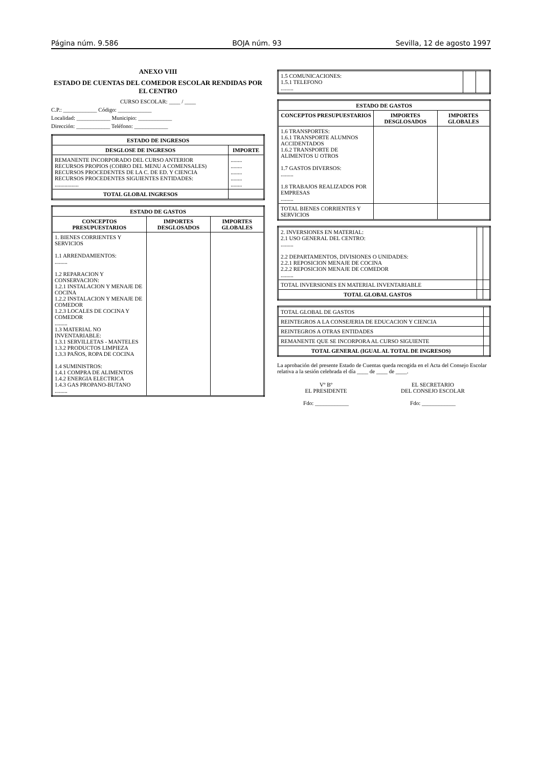Página núm. 9.586 BOJA núm. 93 Sevilla, 12 de agosto 1997
ANEXO VIII
ESTADO DE CUENTAS DEL COMEDOR ESCOLAR RENDIDAS POR EL CENTRO
CURSO ESCOLAR: ____ / ____
C.P.: ____________ Código: ____________
Localidad: ____________ Municipio: ____________
Dirección: ____________ Teléfono: ____________
| ESTADO DE INGRESOS | |
| --- | --- |
| DESGLOSE DE INGRESOS | IMPORTE |
| REMANENTE INCORPORADO DEL CURSO ANTERIOR RECURSOS PROPIOS (COBRO DEL MENU A COMENSALES) RECURSOS PROCEDENTES DE LA C. DE ED. Y CIENCIA RECURSOS PROCEDENTES SIGUIENTES ENTIDADES: ................. | ........ ........ ........ ........ ........ |
| TOTAL GLOBAL INGRESOS | |
| ESTADO DE GASTOS | | |
| --- | --- | --- |
| CONCEPTOS PRESUPUESTARIOS | IMPORTES DESGLOSADOS | IMPORTES GLOBALES |
| 1. BIENES CORRIENTES Y SERVICIOS 1.1 ARRENDAMIENTOS: ......... 1.2 REPARACION Y CONSERVACION: 1.2.1 INSTALACION Y MENAJE DE COCINA 1.2.2 INSTALACION Y MENAJE DE COMEDOR 1.2.3 LOCALES DE COCINA Y COMEDOR ......... 1.3 MATERIAL NO INVENTARIABLE: 1.3.1 SERVILLETAS - MANTELES 1.3.2 PRODUCTOS LIMPIEZA 1.3.3 PAÑOS, ROPA DE COCINA 1.4 SUMINISTROS: 1.4.1 COMPRA DE ALIMENTOS 1.4.2 ENERGIA ELECTRICA 1.4.3 GAS PROPANO-BUTANO ......... | | |
| 1.5 COMUNICACIONES: 1.5.1 TELEFONO ......... | | |
| ESTADO DE GASTOS | | |
| --- | --- | --- |
| CONCEPTOS PRESUPUESTARIOS | IMPORTES DESGLOSADOS | IMPORTES GLOBALES |
| 1.6 TRANSPORTES: 1.6.1 TRANSPORTE ALUMNOS ACCIDENTADOS 1.6.2 TRANSPORTE DE ALIMENTOS U OTROS 1.7 GASTOS DIVERSOS: ......... 1.8 TRABAJOS REALIZADOS POR EMPRESAS ......... | | |
| TOTAL BIENES CORRIENTES Y SERVICIOS | | |
| 2. INVERSIONES EN MATERIAL: 2.1 USO GENERAL DEL CENTRO: ......... 2.2 DEPARTAMENTOS, DIVISIONES O UNIDADES: 2.2.1 REPOSICION MENAJE DE COCINA 2.2.2 REPOSICION MENAJE DE COMEDOR ......... | | |
| TOTAL INVERSIONES EN MATERIAL INVENTARIABLE | | |
| TOTAL GLOBAL GASTOS | | |
| TOTAL GLOBAL DE GASTOS | |
| REINTEGROS A LA CONSEJERIA DE EDUCACION Y CIENCIA | |
| REINTEGROS A OTRAS ENTIDADES | |
| REMANENTE QUE SE INCORPORA AL CURSO SIGUIENTE | |
| TOTAL GENERAL (IGUAL AL TOTAL DE INGRESOS) | |
La aprobación del presente Estado de Cuentas queda recogida en el Acta del Consejo Escolar relativa a la sesión celebrada el día ____ de ____ de ____.
Vº Bº
EL PRESIDENTE
Fdo: ____________
EL SECRETARIO
DEL CONSEJO ESCOLAR
Fdo: ____________